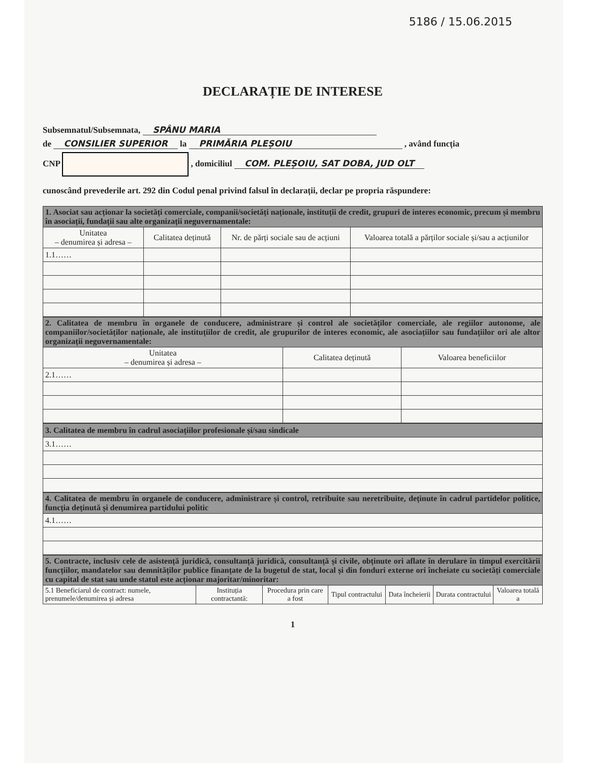5186 / 15.06.2015
DECLARAȚIE DE INTERESE
Subsemnatul/Subsemnata, SPÂNU MARIA
de CONSILIER SUPERIOR la PRIMĂRIA PLEȘOIU , având funcția
CNP , domiciliul COM. PLEȘOIU, SAT DOBA, JUD OLT
cunoscând prevederile art. 292 din Codul penal privind falsul în declarații, declar pe propria răspundere:
| 1. Asociat sau acționar la societăți comerciale, companii/societăți naționale, instituții de credit, grupuri de interes economic, precum și membru în asociații, fundații sau alte organizații neguvernamentale: | | | |
| Unitatea – denumirea și adresa – | Calitatea deținută | Nr. de părți sociale sau de acțiuni | Valoarea totală a părților sociale și/sau a acțiunilor |
| 1.1…… | | | |
| 2. Calitatea de membru în organele de conducere, administrare și control ale societăților comerciale, ale regiilor autonome, ale companiilor/societăților naționale, ale instituțiilor de credit, ale grupurilor de interes economic, ale asociațiilor sau fundațiilor ori ale altor organizații neguvernamentale: | | |
| Unitatea – denumirea și adresa – | Calitatea deținută | Valoarea beneficiilor |
| 2.1…… | | |
| 3. Calitatea de membru în cadrul asociațiilor profesionale și/sau sindicale |
| 3.1…… |
| 4. Calitatea de membru în organele de conducere, administrare și control, retribuite sau neretribuite, deținute în cadrul partidelor politice, funcția deținută și denumirea partidului politic |
| 4.1…… |
| 5. Contracte, inclusiv cele de asistență juridică, consultanță juridică, consultanță și civile, obținute ori aflate în derulare în timpul exercitării funcțiilor, mandatelor sau demnităților publice finanțate de la bugetul de stat, local și din fonduri externe ori încheiate cu societăți comerciale cu capital de stat sau unde statul este acționar majoritar/minoritar: | | | | | | |
| 5.1 Beneficiarul de contract: numele, prenumele/denumirea și adresa | Instituția contractantă: | Procedura prin care a fost | Tipul contractului | Data încheierii | Durata contractului | Valoarea totală a |
1